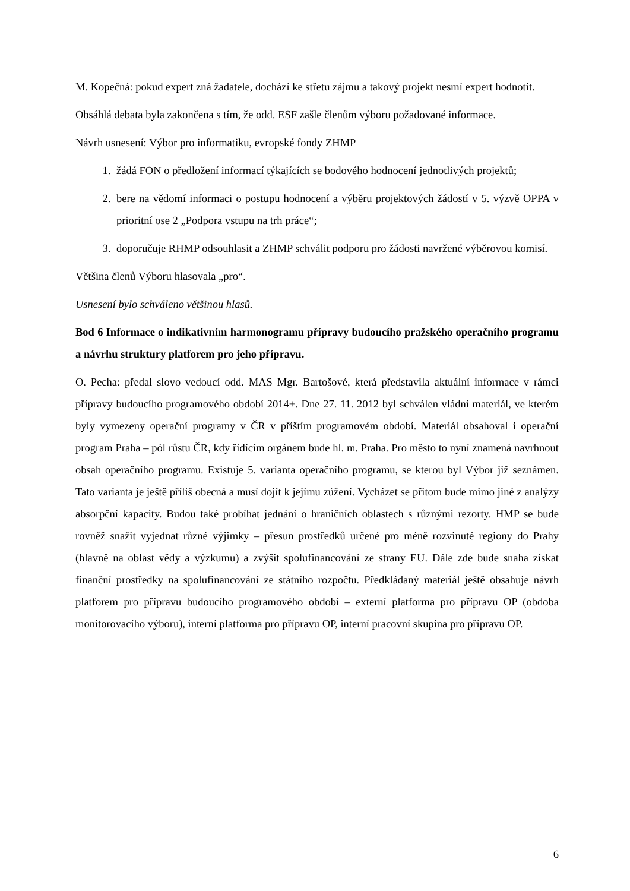M. Kopečná: pokud expert zná žadatele, dochází ke střetu zájmu a takový projekt nesmí expert hodnotit.
Obsáhlá debata byla zakončena s tím, že odd. ESF zašle členům výboru požadované informace.
Návrh usnesení: Výbor pro informatiku, evropské fondy ZHMP
1. žádá FON o předložení informací týkajících se bodového hodnocení jednotlivých projektů;
2. bere na vědomí informaci o postupu hodnocení a výběru projektových žádostí v 5. výzvě OPPA v prioritní ose 2 „Podpora vstupu na trh práce“;
3. doporučuje RHMP odsouhlasit a ZHMP schválit podporu pro žádosti navržené výběrovou komisí.
Většina členů Výboru hlasovala „pro“.
Usnesení bylo schváleno většinou hlasů.
Bod 6 Informace o indikativním harmonogramu přípravy budoucího pražského operačního programu a návrhu struktury platforem pro jeho přípravu.
O. Pecha: předal slovo vedoucí odd. MAS Mgr. Bartošové, která představila aktuální informace v rámci přípravy budoucího programového období 2014+. Dne 27. 11. 2012 byl schválen vládní materiál, ve kterém byly vymezeny operační programy v ČR v příštím programovém období. Materiál obsahoval i operační program Praha – pól růstu ČR, kdy řídícím orgánem bude hl. m. Praha. Pro město to nyní znamená navrhnout obsah operačního programu. Existuje 5. varianta operačního programu, se kterou byl Výbor již seznámen. Tato varianta je ještě příliš obecná a musí dojít k jejímu zúžení. Vycházet se přitom bude mimo jiné z analýzy absorpční kapacity. Budou také probíhat jednání o hraničních oblastech s různými rezorty. HMP se bude rovněž snažit vyjednat různé výjimky – přesun prostředků určené pro méně rozvinuté regiony do Prahy (hlavně na oblast vědy a výzkumu) a zvýšit spolufinancování ze strany EU. Dále zde bude snaha získat finanční prostředky na spolufinancování ze státního rozpočtu. Předkládaný materiál ještě obsahuje návrh platforem pro přípravu budoucího programového období – externí platforma pro přípravu OP (obdoba monitorovacího výboru), interní platforma pro přípravu OP, interní pracovní skupina pro přípravu OP.
6